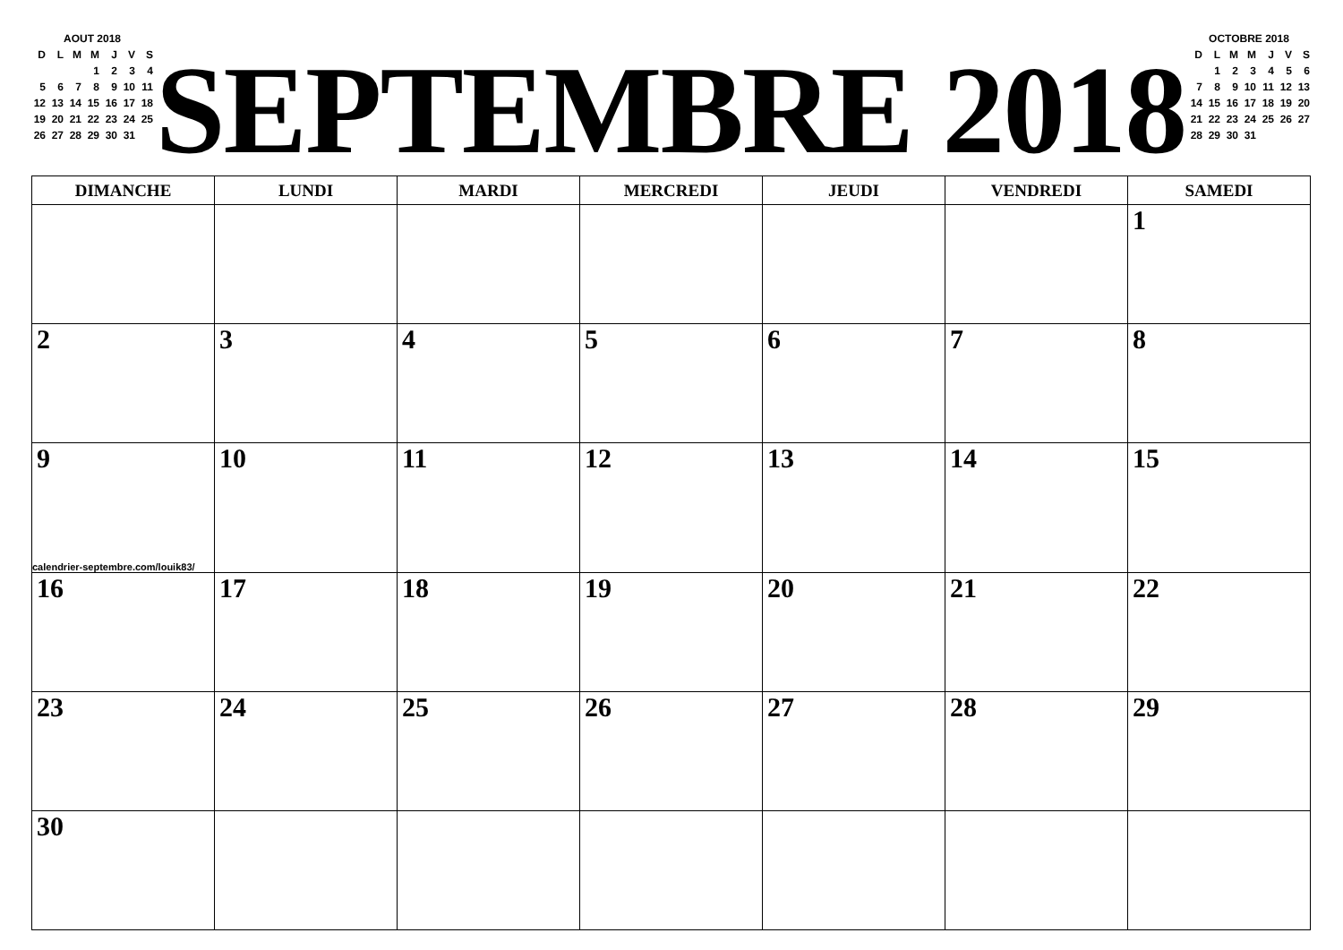AOUT 2018
| D | L | M | M | J | V | S |
| | | | 1 | 2 | 3 | 4 |
| 5 | 6 | 7 | 8 | 9 | 10 | 11 |
| 12 | 13 | 14 | 15 | 16 | 17 | 18 |
| 19 | 20 | 21 | 22 | 23 | 24 | 25 |
| 26 | 27 | 28 | 29 | 30 | 31 | |
SEPTEMBRE 2018
OCTOBRE 2018
| D | L | M | M | J | V | S |
| | 1 | 2 | 3 | 4 | 5 | 6 |
| 7 | 8 | 9 | 10 | 11 | 12 | 13 |
| 14 | 15 | 16 | 17 | 18 | 19 | 20 |
| 21 | 22 | 23 | 24 | 25 | 26 | 27 |
| 28 | 29 | 30 | 31 | | | |
| DIMANCHE | LUNDI | MARDI | MERCREDI | JEUDI | VENDREDI | SAMEDI |
| --- | --- | --- | --- | --- | --- | --- |
| | | | | | | 1 |
| 2 | 3 | 4 | 5 | 6 | 7 | 8 |
| 9 calendrier-septembre.com/louik83/ | 10 | 11 | 12 | 13 | 14 | 15 |
| 16 | 17 | 18 | 19 | 20 | 21 | 22 |
| 23 | 24 | 25 | 26 | 27 | 28 | 29 |
| 30 | | | | | | |